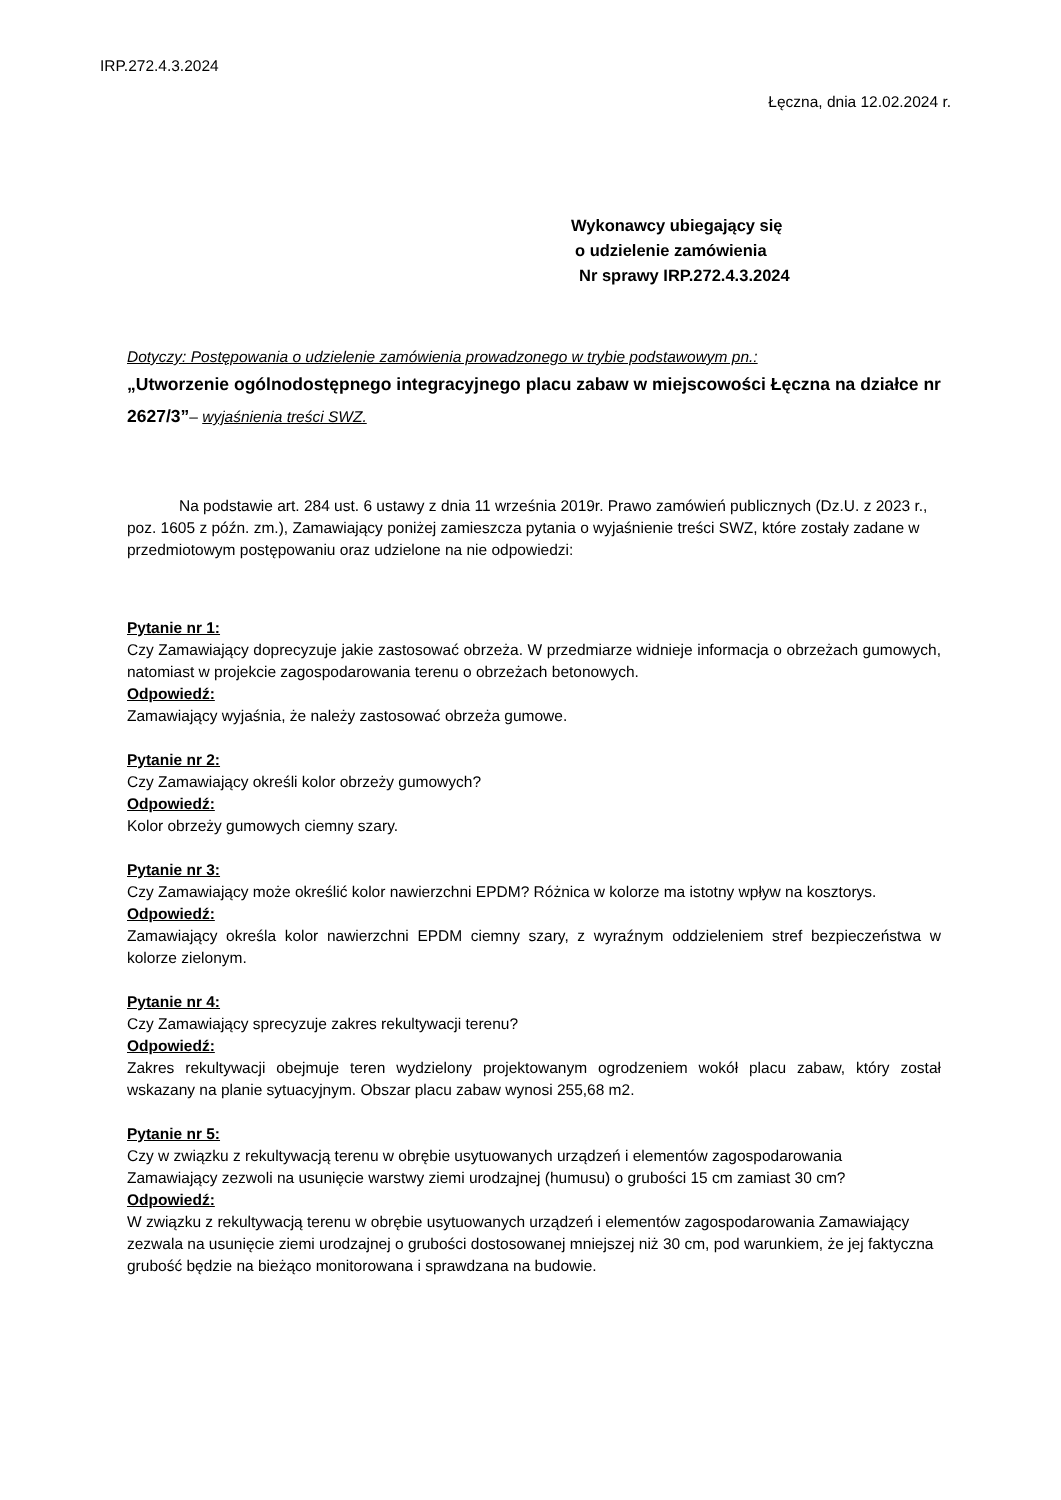IRP.272.4.3.2024
Łęczna, dnia 12.02.2024 r.
Wykonawcy ubiegający się
o udzielenie zamówienia
Nr sprawy IRP.272.4.3.2024
Dotyczy: Postępowania o udzielenie zamówienia prowadzonego w trybie podstawowym pn.:
„Utworzenie ogólnodostępnego integracyjnego placu zabaw w miejscowości Łęczna na działce nr 2627/3”– wyjaśnienia treści SWZ.
Na podstawie art. 284 ust. 6 ustawy z dnia 11 września 2019r. Prawo zamówień publicznych (Dz.U. z 2023 r., poz. 1605 z późn. zm.), Zamawiający poniżej zamieszcza pytania o wyjaśnienie treści SWZ, które zostały zadane w przedmiotowym postępowaniu oraz udzielone na nie odpowiedzi:
Pytanie nr 1:
Czy Zamawiający doprecyzuje jakie zastosować obrzeża. W przedmiarze widnieje informacja o obrzeżach gumowych, natomiast w projekcie zagospodarowania terenu o obrzeżach betonowych.
Odpowiedź:
Zamawiający wyjaśnia, że należy zastosować obrzeża gumowe.
Pytanie nr 2:
Czy Zamawiający określi kolor obrzeży gumowych?
Odpowiedź:
Kolor obrzeży gumowych ciemny szary.
Pytanie nr 3:
Czy Zamawiający może określić kolor nawierzchni EPDM? Różnica w kolorze ma istotny wpływ na kosztorys.
Odpowiedź:
Zamawiający określa kolor nawierzchni EPDM ciemny szary, z wyraźnym oddzieleniem stref bezpieczeństwa w kolorze zielonym.
Pytanie nr 4:
Czy Zamawiający sprecyzuje zakres rekultywacji terenu?
Odpowiedź:
Zakres rekultywacji obejmuje teren wydzielony projektowanym ogrodzeniem wokół placu zabaw, który został wskazany na planie sytuacyjnym. Obszar placu zabaw wynosi 255,68 m2.
Pytanie nr 5:
Czy w związku z rekultywacją terenu w obrębie usytuowanych urządzeń i elementów zagospodarowania
Zamawiający zezwoli na usunięcie warstwy ziemi urodzajnej (humusu) o grubości 15 cm zamiast 30 cm?
Odpowiedź:
W związku z rekultywacją terenu w obrębie usytuowanych urządzeń i elementów zagospodarowania Zamawiający zezwala na usunięcie ziemi urodzajnej o grubości dostosowanej mniejszej niż 30 cm, pod warunkiem, że jej faktyczna grubość będzie na bieżąco monitorowana i sprawdzana na budowie.